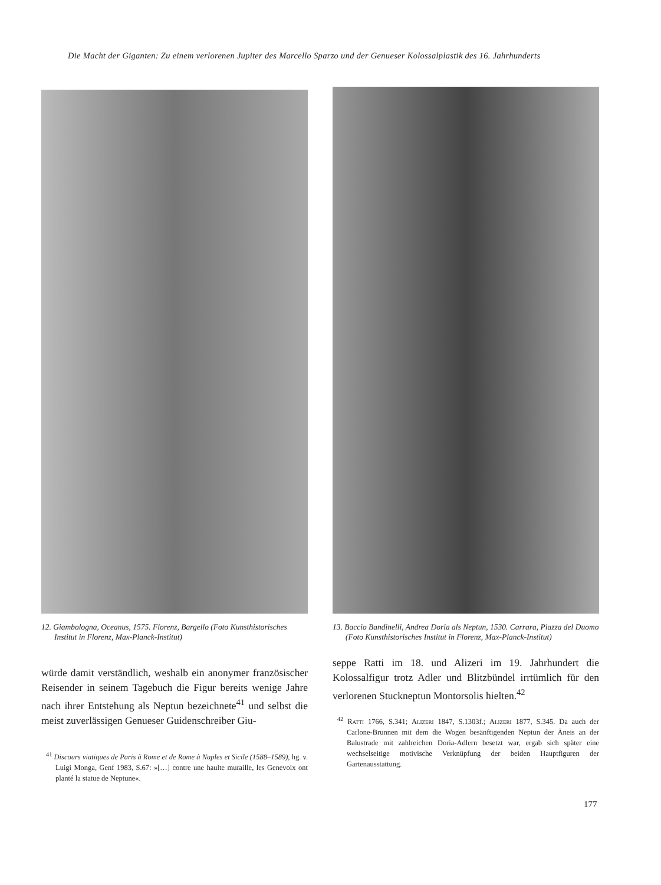Die Macht der Giganten: Zu einem verlorenen Jupiter des Marcello Sparzo und der Genueser Kolossalplastik des 16. Jahrhunderts
12. Giambologna, Oceanus, 1575. Florenz, Bargello (Foto Kunsthistorisches Institut in Florenz, Max-Planck-Institut)
würde damit verständlich, weshalb ein anonymer französischer Reisender in seinem Tagebuch die Figur bereits wenige Jahre nach ihrer Entstehung als Neptun bezeichnete<sup>41</sup> und selbst die meist zuverlässigen Genueser Guidenschreiber Giu-
<sup>41</sup> Discours viatiques de Paris à Rome et de Rome à Naples et Sicile (1588–1589), hg. v. Luigi Monga, Genf 1983, S.67: »[…] contre une haulte muraille, les Genevoix ont planté la statue de Neptune«.
13. Baccio Bandinelli, Andrea Doria als Neptun, 1530. Carrara, Piazza del Duomo (Foto Kunsthistorisches Institut in Florenz, Max-Planck-Institut)
seppe Ratti im 18. und Alizeri im 19. Jahrhundert die Kolossalfigur trotz Adler und Blitzbündel irrtümlich für den verlorenen Stuckneptun Montorsolis hielten.<sup>42</sup>
<sup>42</sup> Ratti 1766, S.341; Alizeri 1847, S.1303f.; Alizeri 1877, S.345. Da auch der Carlone-Brunnen mit dem die Wogen besänftigenden Neptun der Äneis an der Balustrade mit zahlreichen Doria-Adlern besetzt war, ergab sich später eine wechselseitige motivische Verknüpfung der beiden Hauptfiguren der Gartenausstattung.
177